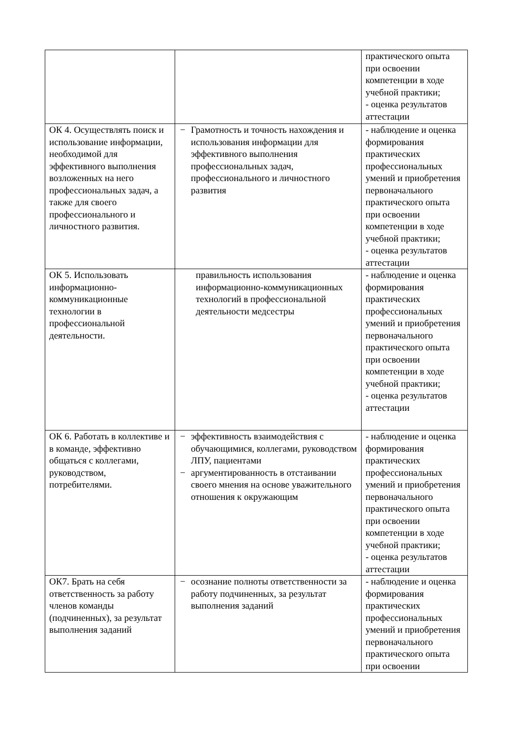| | | практического опыта при освоении компетенции в ходе учебной практики; - оценка результатов аттестации |
| ОК 4. Осуществлять поиск и использование информации, необходимой для эффективного выполнения возложенных на него профессиональных задач, а также для своего профессионального и личностного развития. | − Грамотность и точность нахождения и использования информации для эффективного выполнения профессиональных задач, профессионального и личностного развития | - наблюдение и оценка формирования практических профессиональных умений и приобретения первоначального практического опыта при освоении компетенции в ходе учебной практики; - оценка результатов аттестации |
| ОК 5. Использовать информационно-коммуникационные технологии в профессиональной деятельности. | правильность использования информационно-коммуникационных технологий в профессиональной деятельности медсестры | - наблюдение и оценка формирования практических профессиональных умений и приобретения первоначального практического опыта при освоении компетенции в ходе учебной практики; - оценка результатов аттестации |
| ОК 6. Работать в коллективе и в команде, эффективно общаться с коллегами, руководством, потребителями. | − эффективность взаимодействия с обучающимися, коллегами, руководством ЛПУ, пациентами − аргументированность в отстаивании своего мнения на основе уважительного отношения к окружающим | - наблюдение и оценка формирования практических профессиональных умений и приобретения первоначального практического опыта при освоении компетенции в ходе учебной практики; - оценка результатов аттестации |
| ОК7. Брать на себя ответственность за работу членов команды (подчиненных), за результат выполнения заданий | − осознание полноты ответственности за работу подчиненных, за результат выполнения заданий | - наблюдение и оценка формирования практических профессиональных умений и приобретения первоначального практического опыта при освоении |